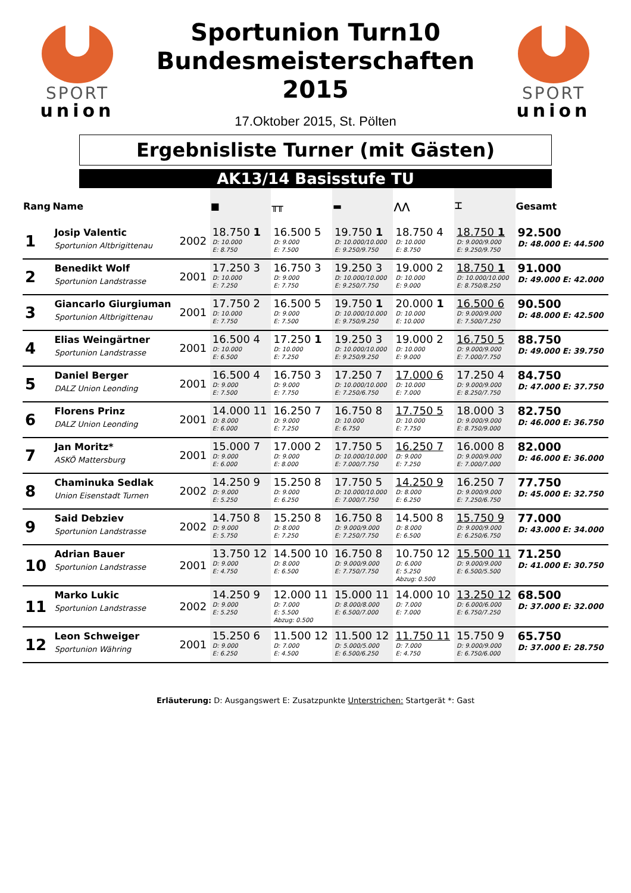SPORT
union
Sportunion Turn10
Bundesmeisterschaften
2015
17.Oktober 2015, St. Pölten
SPORT
union
Ergebnisliste Turner (mit Gästen)
AK13/14 Basisstufe TU
| Rang | Name | | ■ | ╥╥ | ▬ | ⋀⋀ | ⌶ | Gesamt |
| --- | --- | --- | --- | --- | --- | --- | --- | --- |
| 1 | Josip Valentic Sportunion Altbrigittenau | 2002 | 18.750 1 D: 10.000 E: 8.750 | 16.500 5 D: 9.000 E: 7.500 | 19.750 1 D: 10.000/10.000 E: 9.250/9.750 | 18.750 4 D: 10.000 E: 8.750 | 18.750 1 D: 9.000/9.000 E: 9.250/9.750 | 92.500 D: 48.000 E: 44.500 |
| 2 | Benedikt Wolf Sportunion Landstrasse | 2001 | 17.250 3 D: 10.000 E: 7.250 | 16.750 3 D: 9.000 E: 7.750 | 19.250 3 D: 10.000/10.000 E: 9.250/7.750 | 19.000 2 D: 10.000 E: 9.000 | 18.750 1 D: 10.000/10.000 E: 8.750/8.250 | 91.000 D: 49.000 E: 42.000 |
| 3 | Giancarlo Giurgiuman Sportunion Altbrigittenau | 2001 | 17.750 2 D: 10.000 E: 7.750 | 16.500 5 D: 9.000 E: 7.500 | 19.750 1 D: 10.000/10.000 E: 9.750/9.250 | 20.000 1 D: 10.000 E: 10.000 | 16.500 6 D: 9.000/9.000 E: 7.500/7.250 | 90.500 D: 48.000 E: 42.500 |
| 4 | Elias Weingärtner Sportunion Landstrasse | 2001 | 16.500 4 D: 10.000 E: 6.500 | 17.250 1 D: 10.000 E: 7.250 | 19.250 3 D: 10.000/10.000 E: 9.250/9.250 | 19.000 2 D: 10.000 E: 9.000 | 16.750 5 D: 9.000/9.000 E: 7.000/7.750 | 88.750 D: 49.000 E: 39.750 |
| 5 | Daniel Berger DALZ Union Leonding | 2001 | 16.500 4 D: 9.000 E: 7.500 | 16.750 3 D: 9.000 E: 7.750 | 17.250 7 D: 10.000/10.000 E: 7.250/6.750 | 17.000 6 D: 10.000 E: 7.000 | 17.250 4 D: 9.000/9.000 E: 8.250/7.750 | 84.750 D: 47.000 E: 37.750 |
| 6 | Florens Prinz DALZ Union Leonding | 2001 | 14.000 11 D: 8.000 E: 6.000 | 16.250 7 D: 9.000 E: 7.250 | 16.750 8 D: 10.000 E: 6.750 | 17.750 5 D: 10.000 E: 7.750 | 18.000 3 D: 9.000/9.000 E: 8.750/9.000 | 82.750 D: 46.000 E: 36.750 |
| 7 | Jan Moritz* ASKÖ Mattersburg | 2001 | 15.000 7 D: 9.000 E: 6.000 | 17.000 2 D: 9.000 E: 8.000 | 17.750 5 D: 10.000/10.000 E: 7.000/7.750 | 16.250 7 D: 9.000 E: 7.250 | 16.000 8 D: 9.000/9.000 E: 7.000/7.000 | 82.000 D: 46.000 E: 36.000 |
| 8 | Chaminuka Sedlak Union Eisenstadt Turnen | 2002 | 14.250 9 D: 9.000 E: 5.250 | 15.250 8 D: 9.000 E: 6.250 | 17.750 5 D: 10.000/10.000 E: 7.000/7.750 | 14.250 9 D: 8.000 E: 6.250 | 16.250 7 D: 9.000/9.000 E: 7.250/6.750 | 77.750 D: 45.000 E: 32.750 |
| 9 | Said Debziev Sportunion Landstrasse | 2002 | 14.750 8 D: 9.000 E: 5.750 | 15.250 8 D: 8.000 E: 7.250 | 16.750 8 D: 9.000/9.000 E: 7.250/7.750 | 14.500 8 D: 8.000 E: 6.500 | 15.750 9 D: 9.000/9.000 E: 6.250/6.750 | 77.000 D: 43.000 E: 34.000 |
| 10 | Adrian Bauer Sportunion Landstrasse | 2001 | 13.750 12 D: 9.000 E: 4.750 | 14.500 10 D: 8.000 E: 6.500 | 16.750 8 D: 9.000/9.000 E: 7.750/7.750 | 10.750 12 D: 6.000 E: 5.250 Abzug: 0.500 | 15.500 11 D: 9.000/9.000 E: 6.500/5.500 | 71.250 D: 41.000 E: 30.750 |
| 11 | Marko Lukic Sportunion Landstrasse | 2002 | 14.250 9 D: 9.000 E: 5.250 | 12.000 11 D: 7.000 E: 5.500 Abzug: 0.500 | 15.000 11 D: 8.000/8.000 E: 6.500/7.000 | 14.000 10 D: 7.000 E: 7.000 | 13.250 12 D: 6.000/6.000 E: 6.750/7.250 | 68.500 D: 37.000 E: 32.000 |
| 12 | Leon Schweiger Sportunion Währing | 2001 | 15.250 6 D: 9.000 E: 6.250 | 11.500 12 D: 7.000 E: 4.500 | 11.500 12 D: 5.000/5.000 E: 6.500/6.250 | 11.750 11 D: 7.000 E: 4.750 | 15.750 9 D: 9.000/9.000 E: 6.750/6.000 | 65.750 D: 37.000 E: 28.750 |
Erläuterung: D: Ausgangswert E: Zusatzpunkte Unterstrichen: Startgerät *: Gast